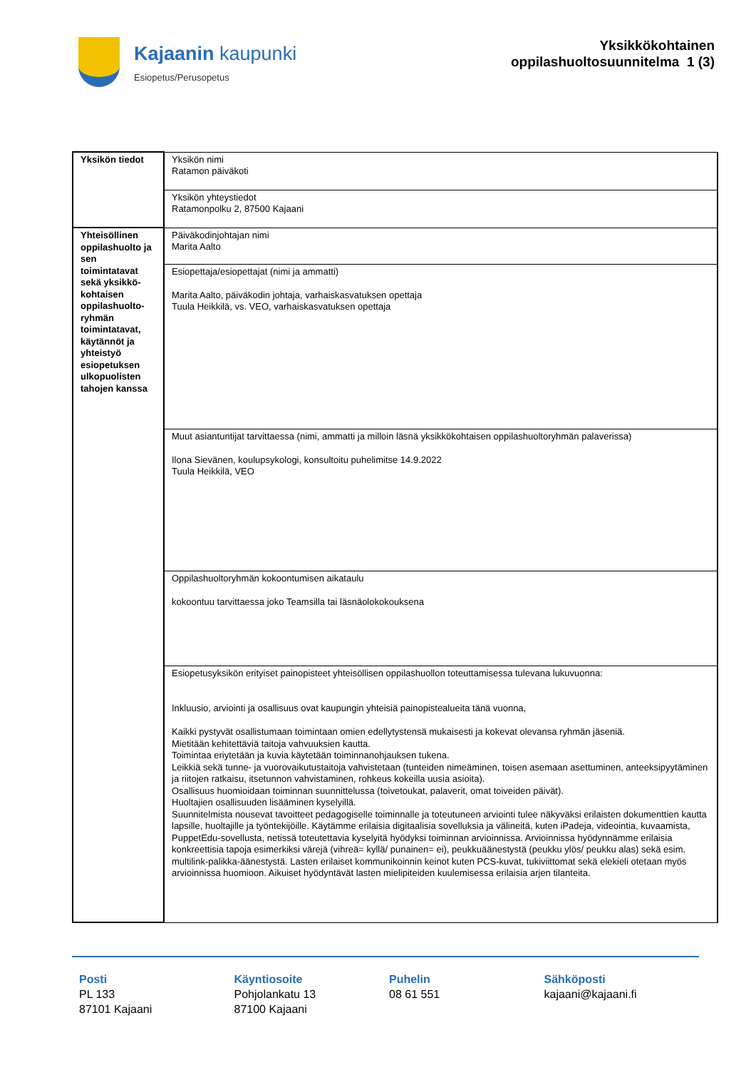Kajaanin kaupunki
Esiopetus/Perusopetus
Yksikkökohtainen
oppilashuoltosuunnitelma 1 (3)
| Yksikön tiedot | Yksikön nimi Ratamon päiväkoti |
| | Yksikön yhteystiedot Ratamonpolku 2, 87500 Kajaani |
| Yhteisöllinen oppilashuolto ja sen toimintatavat sekä yksikkö-kohtaisen oppilashuolto-ryhmän toimintatavat, käytännöt ja yhteistyö esiopetuksen ulkopuolisten tahojen kanssa | Päiväkodinjohtajan nimi Marita Aalto |
| | Esiopettaja/esiopettajat (nimi ja ammatti) Marita Aalto, päiväkodin johtaja, varhaiskasvatuksen opettaja Tuula Heikkilä, vs. VEO, varhaiskasvatuksen opettaja |
| | Muut asiantuntijat tarvittaessa (nimi, ammatti ja milloin läsnä yksikkökohtaisen oppilashuoltoryhmän palaverissa) Ilona Sievänen, koulupsykologi, konsultoitu puhelimitse 14.9.2022 Tuula Heikkilä, VEO |
| | Oppilashuoltoryhmän kokoontumisen aikataulu kokoontuu tarvittaessa joko Teamsilla tai läsnäolokokouksena |
| | Esiopetusyksikön erityiset painopisteet yhteisöllisen oppilashuollon toteuttamisessa tulevana lukuvuonna: Inkluusio, arviointi ja osallisuus ovat kaupungin yhteisiä painopistealueita tänä vuonna, Kaikki pystyvät osallistumaan toimintaan omien edellytystensä mukaisesti ja kokevat olevansa ryhmän jäseniä. Mietitään kehitettäviä taitoja vahvuuksien kautta. Toimintaa eriytetään ja kuvia käytetään toiminnanohjauksen tukena. Leikkiä sekä tunne- ja vuorovaikutustaitoja vahvistetaan (tunteiden nimeäminen, toisen asemaan asettuminen, anteeksipyytäminen ja riitojen ratkaisu, itsetunnon vahvistaminen, rohkeus kokeilla uusia asioita). Osallisuus huomioidaan toiminnan suunnittelussa (toivetoukat, palaverit, omat toiveiden päivät). Huoltajien osallisuuden lisääminen kyselyillä. Suunnitelmista nousevat tavoitteet pedagogiselle toiminnalle ja toteutuneen arviointi tulee näkyväksi erilaisten dokumenttien kautta lapsille, huoltajille ja työntekijöille. Käytämme erilaisia digitaalisia sovelluksia ja välineitä, kuten iPadeja, videointia, kuvaamista, PuppetEdu-sovellusta, netissä toteutettavia kyselyitä hyödyksi toiminnan arvioinnissa. Arvioinnissa hyödynnämme erilaisia konkreettisia tapoja esimerkiksi värejä (vihreä= kyllä/ punainen= ei), peukkuäänestystä (peukku ylös/ peukku alas) sekä esim. multilink-palikka-äänestystä. Lasten erilaiset kommunikoinnin keinot kuten PCS-kuvat, tukiviittomat sekä elekieli otetaan myös arvioinnissa huomioon. Aikuiset hyödyntävät lasten mielipiteiden kuulemisessa erilaisia arjen tilanteita. |
Posti
PL 133
87101 Kajaani
Käyntiosoite
Pohjolankatu 13
87100 Kajaani
Puhelin
08 61 551
Sähköposti
kajaani@kajaani.fi